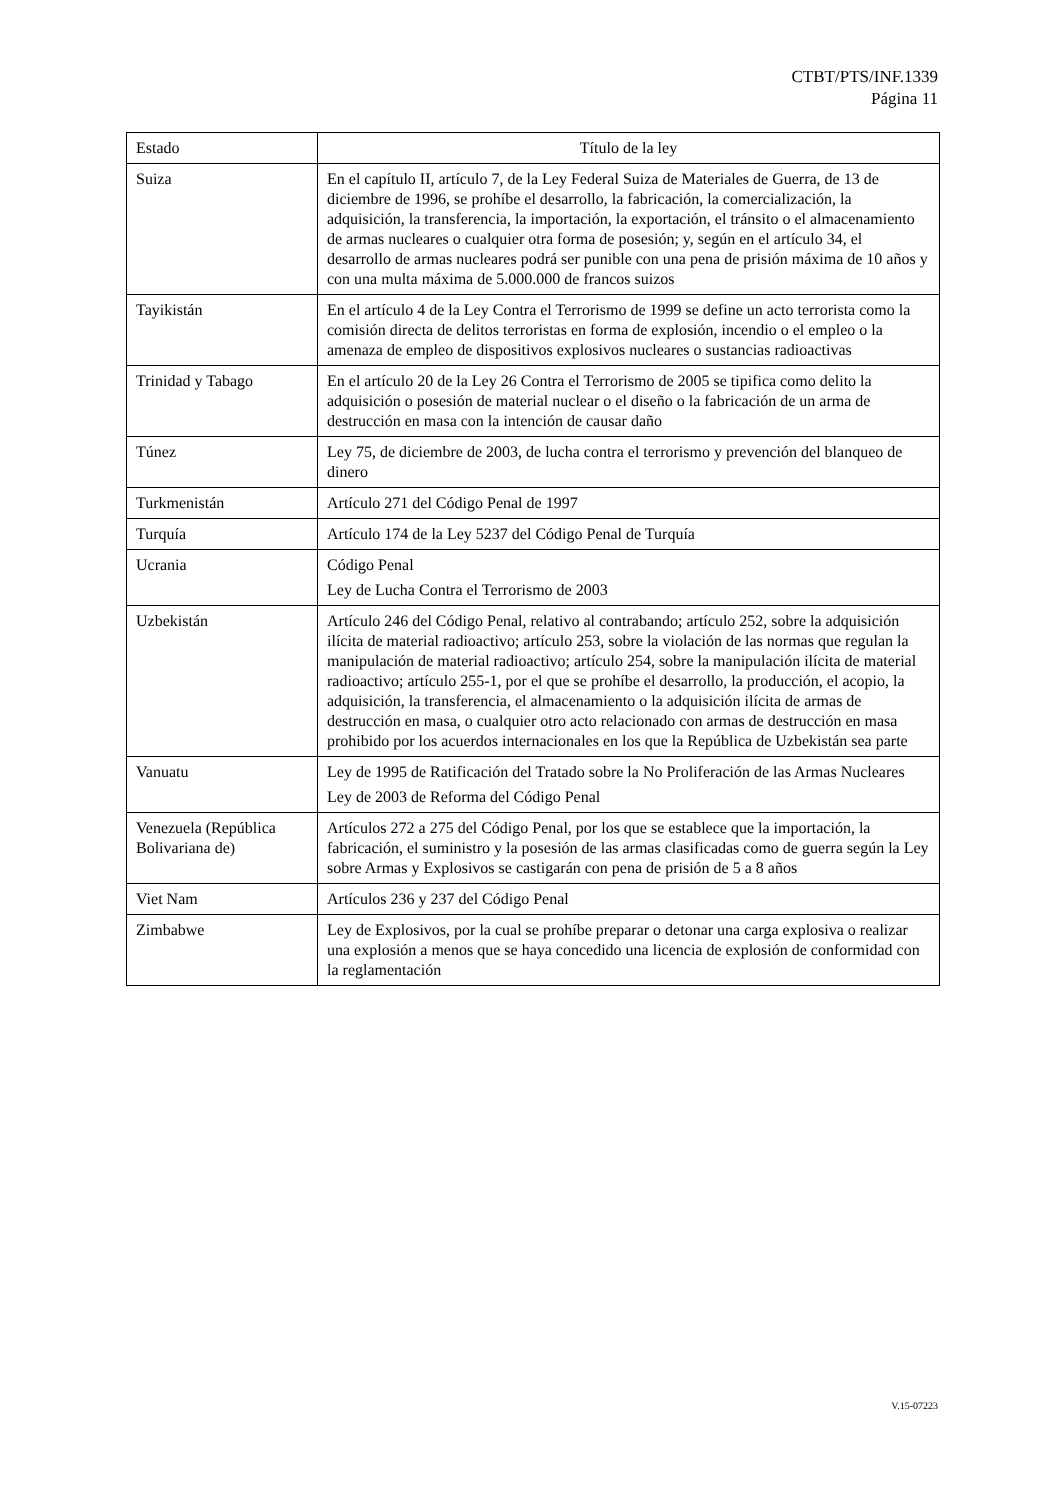CTBT/PTS/INF.1339
Página 11
| Estado | Título de la ley |
| --- | --- |
| Suiza | En el capítulo II, artículo 7, de la Ley Federal Suiza de Materiales de Guerra, de 13 de diciembre de 1996, se prohíbe el desarrollo, la fabricación, la comercialización, la adquisición, la transferencia, la importación, la exportación, el tránsito o el almacenamiento de armas nucleares o cualquier otra forma de posesión; y, según en el artículo 34, el desarrollo de armas nucleares podrá ser punible con una pena de prisión máxima de 10 años y con una multa máxima de 5.000.000 de francos suizos |
| Tayikistán | En el artículo 4 de la Ley Contra el Terrorismo de 1999 se define un acto terrorista como la comisión directa de delitos terroristas en forma de explosión, incendio o el empleo o la amenaza de empleo de dispositivos explosivos nucleares o sustancias radioactivas |
| Trinidad y Tabago | En el artículo 20 de la Ley 26 Contra el Terrorismo de 2005 se tipifica como delito la adquisición o posesión de material nuclear o el diseño o la fabricación de un arma de destrucción en masa con la intención de causar daño |
| Túnez | Ley 75, de diciembre de 2003, de lucha contra el terrorismo y prevención del blanqueo de dinero |
| Turkmenistán | Artículo 271 del Código Penal de 1997 |
| Turquía | Artículo 174 de la Ley 5237 del Código Penal de Turquía |
| Ucrania | Código Penal Ley de Lucha Contra el Terrorismo de 2003 |
| Uzbekistán | Artículo 246 del Código Penal, relativo al contrabando; artículo 252, sobre la adquisición ilícita de material radioactivo; artículo 253, sobre la violación de las normas que regulan la manipulación de material radioactivo; artículo 254, sobre la manipulación ilícita de material radioactivo; artículo 255-1, por el que se prohíbe el desarrollo, la producción, el acopio, la adquisición, la transferencia, el almacenamiento o la adquisición ilícita de armas de destrucción en masa, o cualquier otro acto relacionado con armas de destrucción en masa prohibido por los acuerdos internacionales en los que la República de Uzbekistán sea parte |
| Vanuatu | Ley de 1995 de Ratificación del Tratado sobre la No Proliferación de las Armas Nucleares Ley de 2003 de Reforma del Código Penal |
| Venezuela (República Bolivariana de) | Artículos 272 a 275 del Código Penal, por los que se establece que la importación, la fabricación, el suministro y la posesión de las armas clasificadas como de guerra según la Ley sobre Armas y Explosivos se castigarán con pena de prisión de 5 a 8 años |
| Viet Nam | Artículos 236 y 237 del Código Penal |
| Zimbabwe | Ley de Explosivos, por la cual se prohíbe preparar o detonar una carga explosiva o realizar una explosión a menos que se haya concedido una licencia de explosión de conformidad con la reglamentación |
V.15-07223